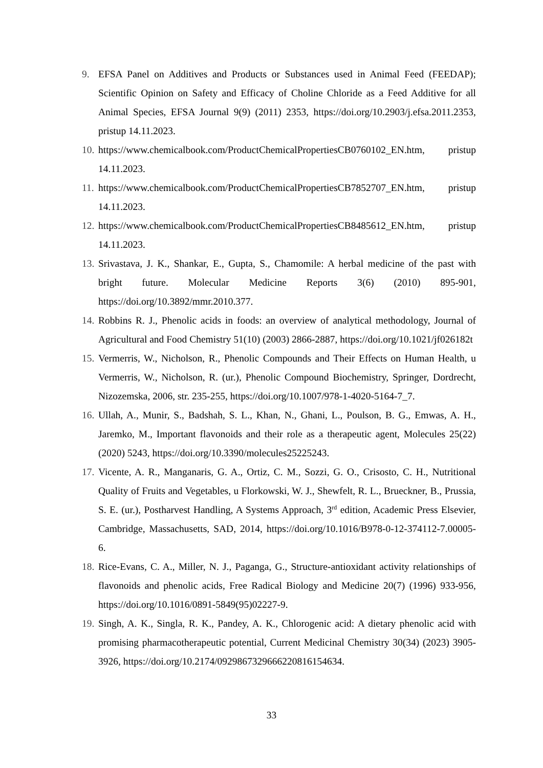9. EFSA Panel on Additives and Products or Substances used in Animal Feed (FEEDAP); Scientific Opinion on Safety and Efficacy of Choline Chloride as a Feed Additive for all Animal Species, EFSA Journal 9(9) (2011) 2353, https://doi.org/10.2903/j.efsa.2011.2353, pristup 14.11.2023.
10. https://www.chemicalbook.com/ProductChemicalPropertiesCB0760102_EN.htm, pristup 14.11.2023.
11. https://www.chemicalbook.com/ProductChemicalPropertiesCB7852707_EN.htm, pristup 14.11.2023.
12. https://www.chemicalbook.com/ProductChemicalPropertiesCB8485612_EN.htm, pristup 14.11.2023.
13. Srivastava, J. K., Shankar, E., Gupta, S., Chamomile: A herbal medicine of the past with bright future. Molecular Medicine Reports 3(6) (2010) 895-901, https://doi.org/10.3892/mmr.2010.377.
14. Robbins R. J., Phenolic acids in foods: an overview of analytical methodology, Journal of Agricultural and Food Chemistry 51(10) (2003) 2866-2887, https://doi.org/10.1021/jf026182t
15. Vermerris, W., Nicholson, R., Phenolic Compounds and Their Effects on Human Health, u Vermerris, W., Nicholson, R. (ur.), Phenolic Compound Biochemistry, Springer, Dordrecht, Nizozemska, 2006, str. 235-255, https://doi.org/10.1007/978-1-4020-5164-7_7.
16. Ullah, A., Munir, S., Badshah, S. L., Khan, N., Ghani, L., Poulson, B. G., Emwas, A. H., Jaremko, M., Important flavonoids and their role as a therapeutic agent, Molecules 25(22) (2020) 5243, https://doi.org/10.3390/molecules25225243.
17. Vicente, A. R., Manganaris, G. A., Ortiz, C. M., Sozzi, G. O., Crisosto, C. H., Nutritional Quality of Fruits and Vegetables, u Florkowski, W. J., Shewfelt, R. L., Brueckner, B., Prussia, S. E. (ur.), Postharvest Handling, A Systems Approach, 3<sup>rd</sup> edition, Academic Press Elsevier, Cambridge, Massachusetts, SAD, 2014, https://doi.org/10.1016/B978-0-12-374112-7.00005-6.
18. Rice-Evans, C. A., Miller, N. J., Paganga, G., Structure-antioxidant activity relationships of flavonoids and phenolic acids, Free Radical Biology and Medicine 20(7) (1996) 933-956, https://doi.org/10.1016/0891-5849(95)02227-9.
19. Singh, A. K., Singla, R. K., Pandey, A. K., Chlorogenic acid: A dietary phenolic acid with promising pharmacotherapeutic potential, Current Medicinal Chemistry 30(34) (2023) 3905-3926, https://doi.org/10.2174/0929867329666220816154634.
33